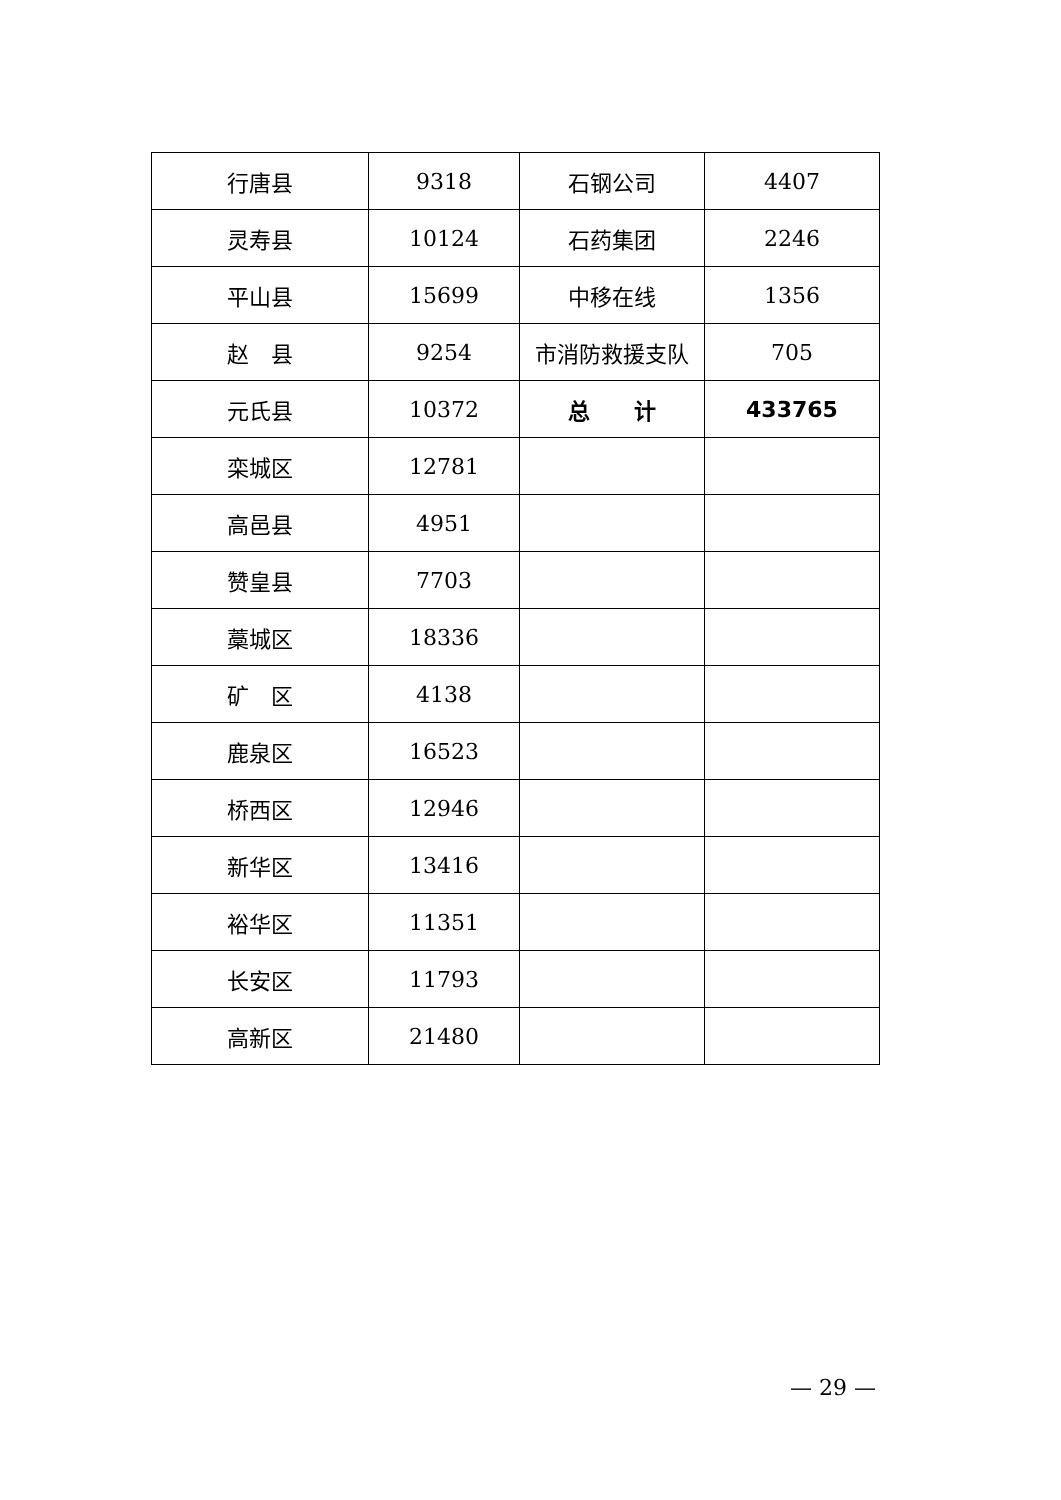| 行唐县 | 9318 | 石钢公司 | 4407 |
| 灵寿县 | 10124 | 石药集团 | 2246 |
| 平山县 | 15699 | 中移在线 | 1356 |
| 赵 县 | 9254 | 市消防救援支队 | 705 |
| 元氏县 | 10372 | 总 计 | 433765 |
| 栾城区 | 12781 | | |
| 高邑县 | 4951 | | |
| 赞皇县 | 7703 | | |
| 藁城区 | 18336 | | |
| 矿 区 | 4138 | | |
| 鹿泉区 | 16523 | | |
| 桥西区 | 12946 | | |
| 新华区 | 13416 | | |
| 裕华区 | 11351 | | |
| 长安区 | 11793 | | |
| 高新区 | 21480 | | |
— 29 —